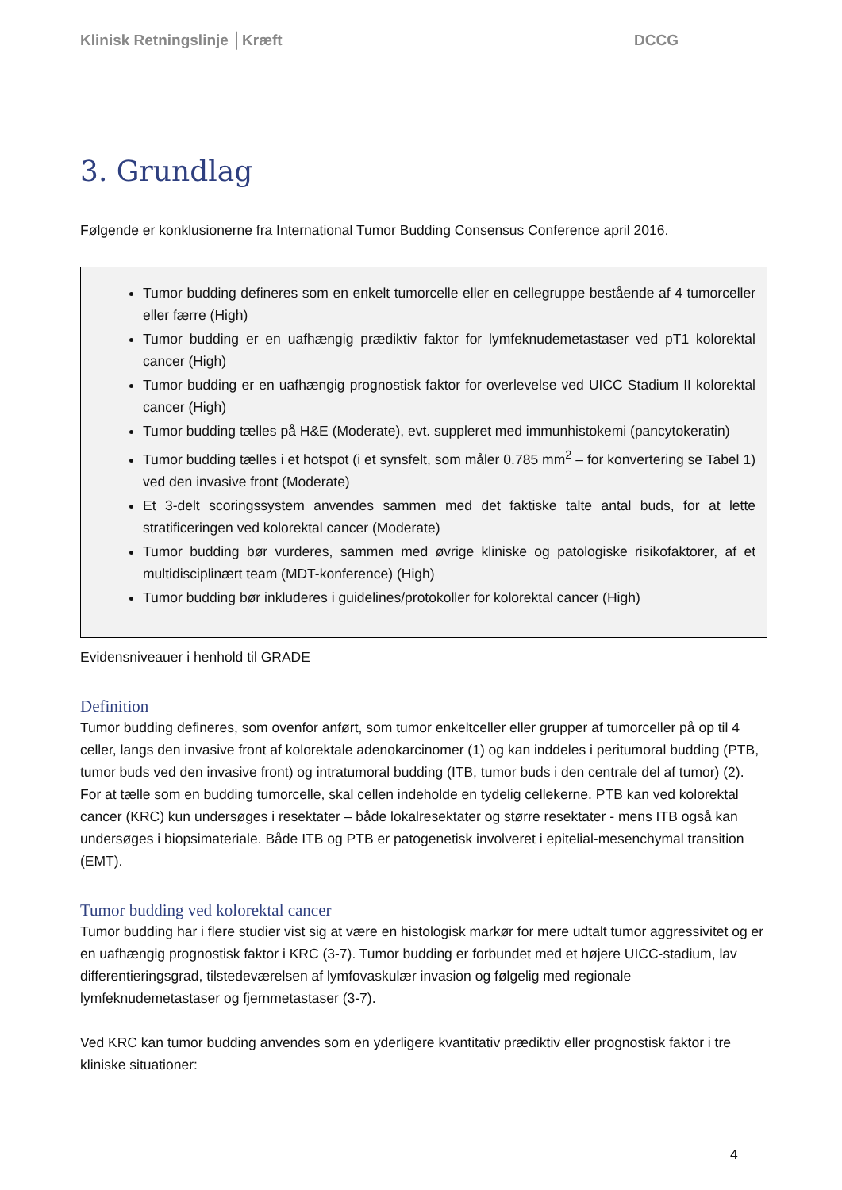Klinisk Retningslinje │Kræft DCCG
3. Grundlag
Følgende er konklusionerne fra International Tumor Budding Consensus Conference april 2016.
Tumor budding defineres som en enkelt tumorcelle eller en cellegruppe bestående af 4 tumorceller eller færre (High)
Tumor budding er en uafhængig prædiktiv faktor for lymfeknudemetastaser ved pT1 kolorektal cancer (High)
Tumor budding er en uafhængig prognostisk faktor for overlevelse ved UICC Stadium II kolorektal cancer (High)
Tumor budding tælles på H&E (Moderate), evt. suppleret med immunhistokemi (pancytokeratin)
Tumor budding tælles i et hotspot (i et synsfelt, som måler 0.785 mm<sup>2</sup> – for konvertering se Tabel 1) ved den invasive front (Moderate)
Et 3-delt scoringssystem anvendes sammen med det faktiske talte antal buds, for at lette stratificeringen ved kolorektal cancer (Moderate)
Tumor budding bør vurderes, sammen med øvrige kliniske og patologiske risikofaktorer, af et multidisciplinært team (MDT-konference) (High)
Tumor budding bør inkluderes i guidelines/protokoller for kolorektal cancer (High)
Evidensniveauer i henhold til GRADE
Definition
Tumor budding defineres, som ovenfor anført, som tumor enkeltceller eller grupper af tumorceller på op til 4 celler, langs den invasive front af kolorektale adenokarcinomer (1) og kan inddeles i peritumoral budding (PTB, tumor buds ved den invasive front) og intratumoral budding (ITB, tumor buds i den centrale del af tumor) (2). For at tælle som en budding tumorcelle, skal cellen indeholde en tydelig cellekerne. PTB kan ved kolorektal cancer (KRC) kun undersøges i resektater – både lokalresektater og større resektater - mens ITB også kan undersøges i biopsimateriale. Både ITB og PTB er patogenetisk involveret i epitelial-mesenchymal transition (EMT).
Tumor budding ved kolorektal cancer
Tumor budding har i flere studier vist sig at være en histologisk markør for mere udtalt tumor aggressivitet og er en uafhængig prognostisk faktor i KRC (3-7). Tumor budding er forbundet med et højere UICC-stadium, lav differentieringsgrad, tilstedeværelsen af lymfovaskulær invasion og følgelig med regionale lymfeknudemetastaser og fjernmetastaser (3-7).
Ved KRC kan tumor budding anvendes som en yderligere kvantitativ prædiktiv eller prognostisk faktor i tre kliniske situationer:
4